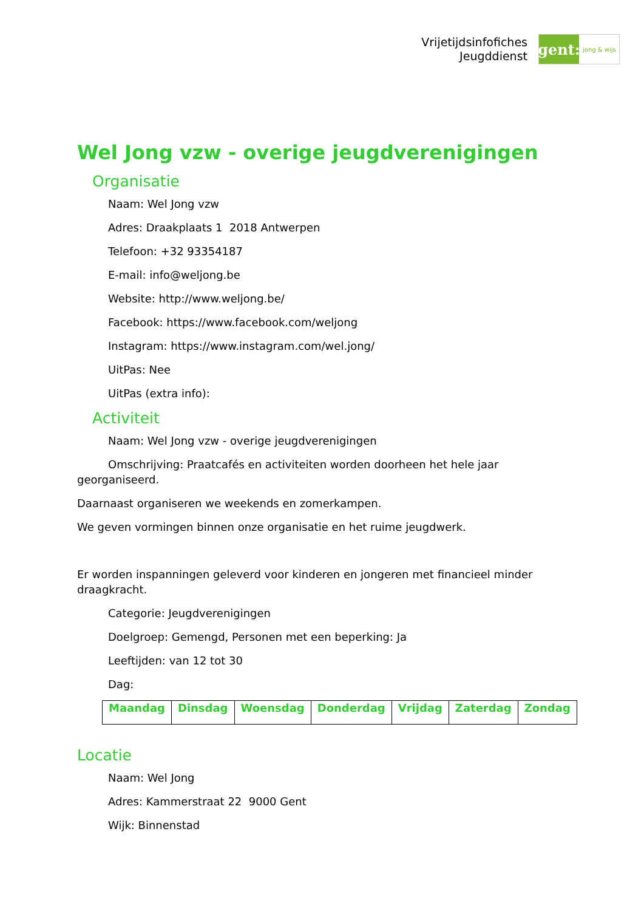Vrijetijdsinfofiches
Jeugddienst
gent:
jong & wijs
Wel Jong vzw - overige jeugdverenigingen
Organisatie
Naam: Wel Jong vzw
Adres: Draakplaats 1 2018 Antwerpen
Telefoon: +32 93354187
E-mail: info@weljong.be
Website: http://www.weljong.be/
Facebook: https://www.facebook.com/weljong
Instagram: https://www.instagram.com/wel.jong/
UitPas: Nee
UitPas (extra info):
Activiteit
Naam: Wel Jong vzw - overige jeugdverenigingen
Omschrijving: Praatcafés en activiteiten worden doorheen het hele jaar georganiseerd.
Daarnaast organiseren we weekends en zomerkampen.
We geven vormingen binnen onze organisatie en het ruime jeugdwerk.
Er worden inspanningen geleverd voor kinderen en jongeren met financieel minder draagkracht.
Categorie: Jeugdverenigingen
Doelgroep: Gemengd, Personen met een beperking: Ja
Leeftijden: van 12 tot 30
Dag:
| Maandag | Dinsdag | Woensdag | Donderdag | Vrijdag | Zaterdag | Zondag |
| --- | --- | --- | --- | --- | --- | --- |
Locatie
Naam: Wel Jong
Adres: Kammerstraat 22 9000 Gent
Wijk: Binnenstad